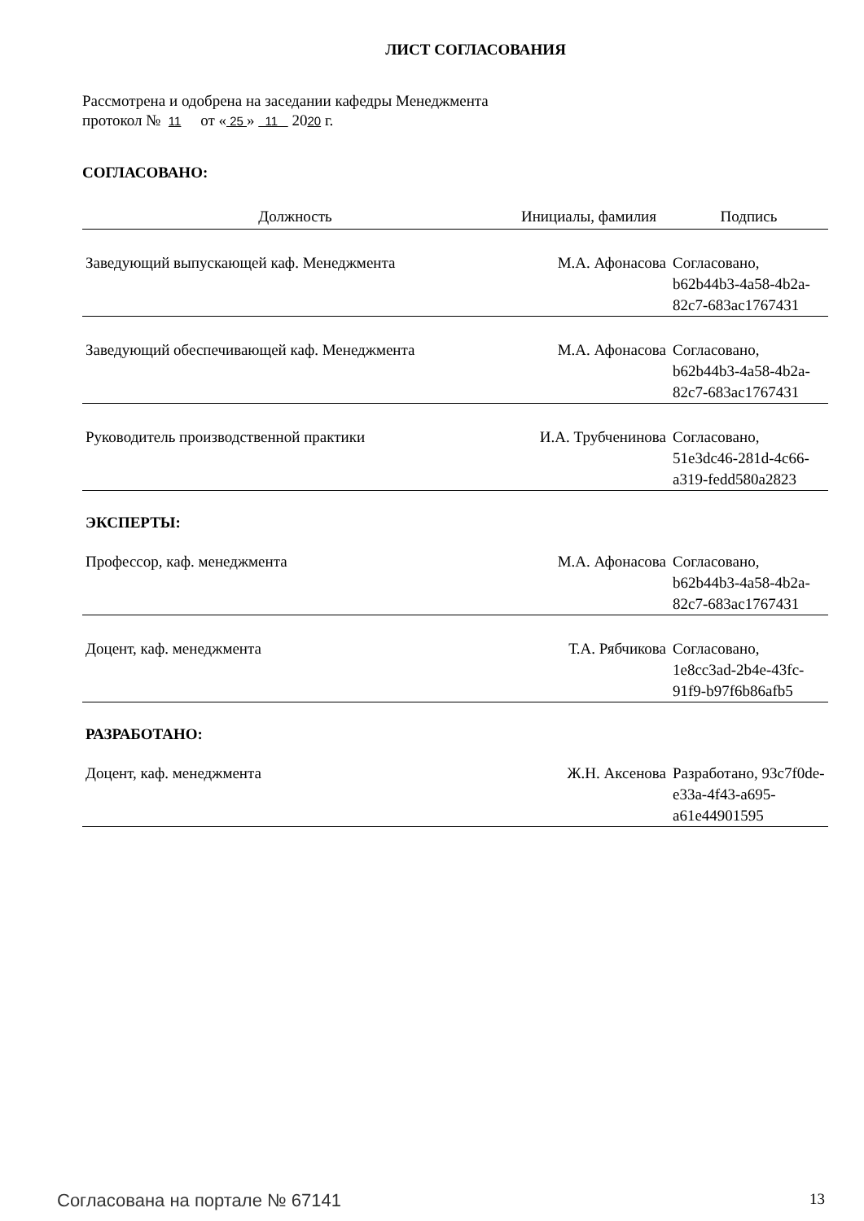ЛИСТ СОГЛАСОВАНИЯ
Рассмотрена и одобрена на заседании кафедры Менеджмента
протокол № 11 от « 25 » 11 2020 г.
СОГЛАСОВАНО:
| Должность | Инициалы, фамилия | Подпись |
| --- | --- | --- |
| Заведующий выпускающей каф. Менеджмента | М.А. Афонасова | Согласовано, b62b44b3-4a58-4b2a-82c7-683ac1767431 |
| Заведующий обеспечивающей каф. Менеджмента | М.А. Афонасова | Согласовано, b62b44b3-4a58-4b2a-82c7-683ac1767431 |
| Руководитель производственной практики | И.А. Трубченинова | Согласовано, 51e3dc46-281d-4c66-a319-fedd580a2823 |
ЭКСПЕРТЫ:
| Профессор, каф. менеджмента | М.А. Афонасова | Согласовано, b62b44b3-4a58-4b2a-82c7-683ac1767431 |
| Доцент, каф. менеджмента | Т.А. Рябчикова | Согласовано, 1e8cc3ad-2b4e-43fc-91f9-b97f6b86afb5 |
РАЗРАБОТАНО:
| Доцент, каф. менеджмента | Ж.Н. Аксенова | Разработано, 93c7f0de-e33a-4f43-a695-a61e44901595 |
Согласована на портале № 67141 13